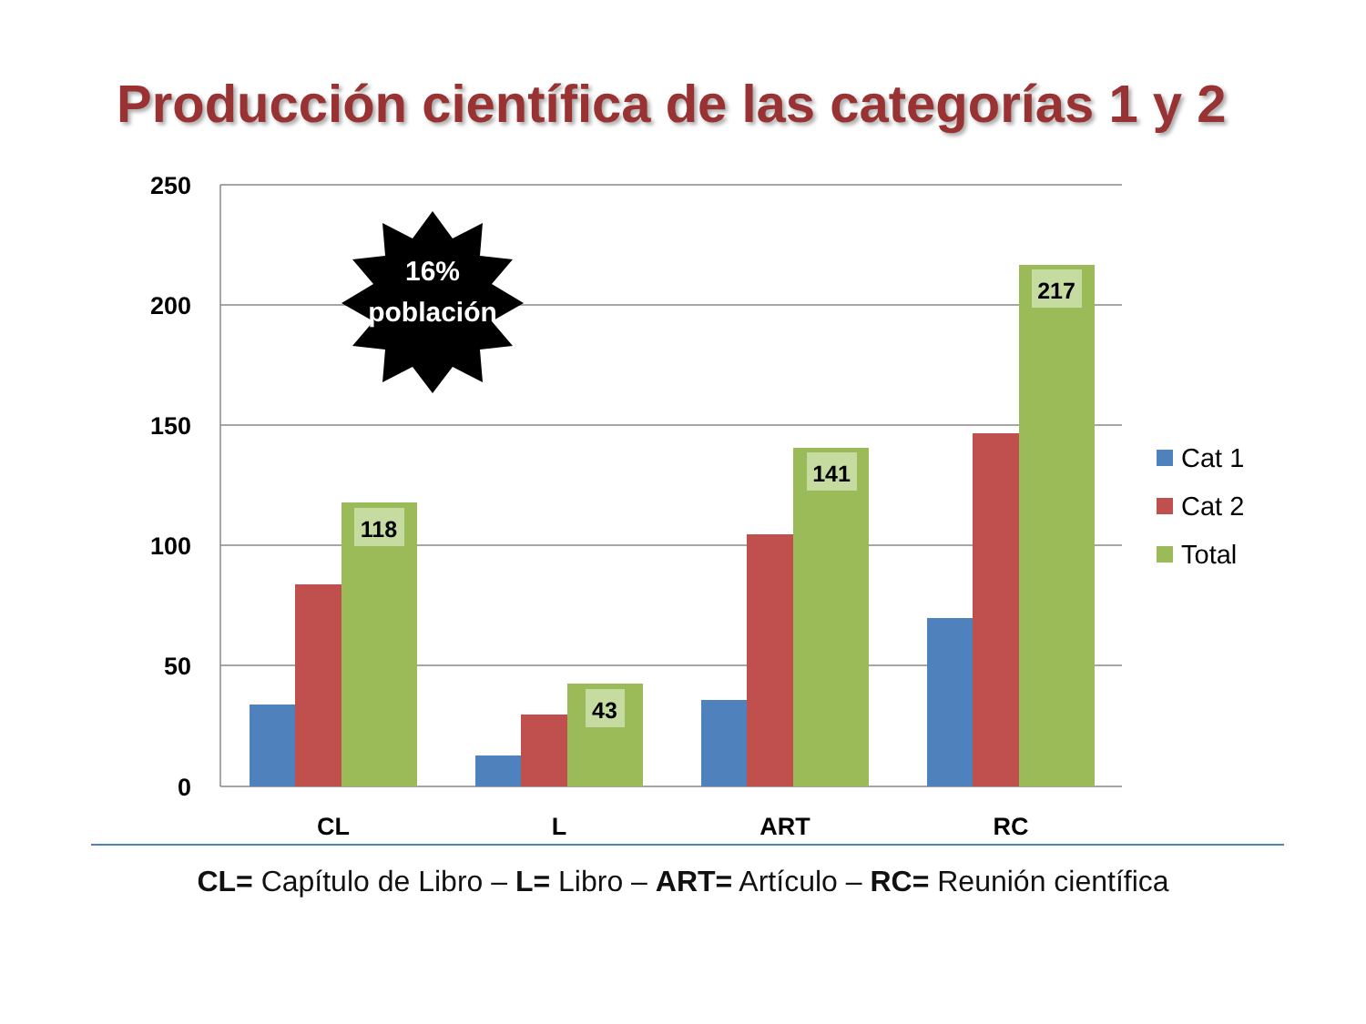Producción científica de las categorías 1 y 2
250
200
150
100
50
0
118
43
141
217
CL
L
ART
RC
Cat 1
Cat 2
Total
16%
población
CL= Capítulo de Libro – L= Libro – ART= Artículo – RC= Reunión científica